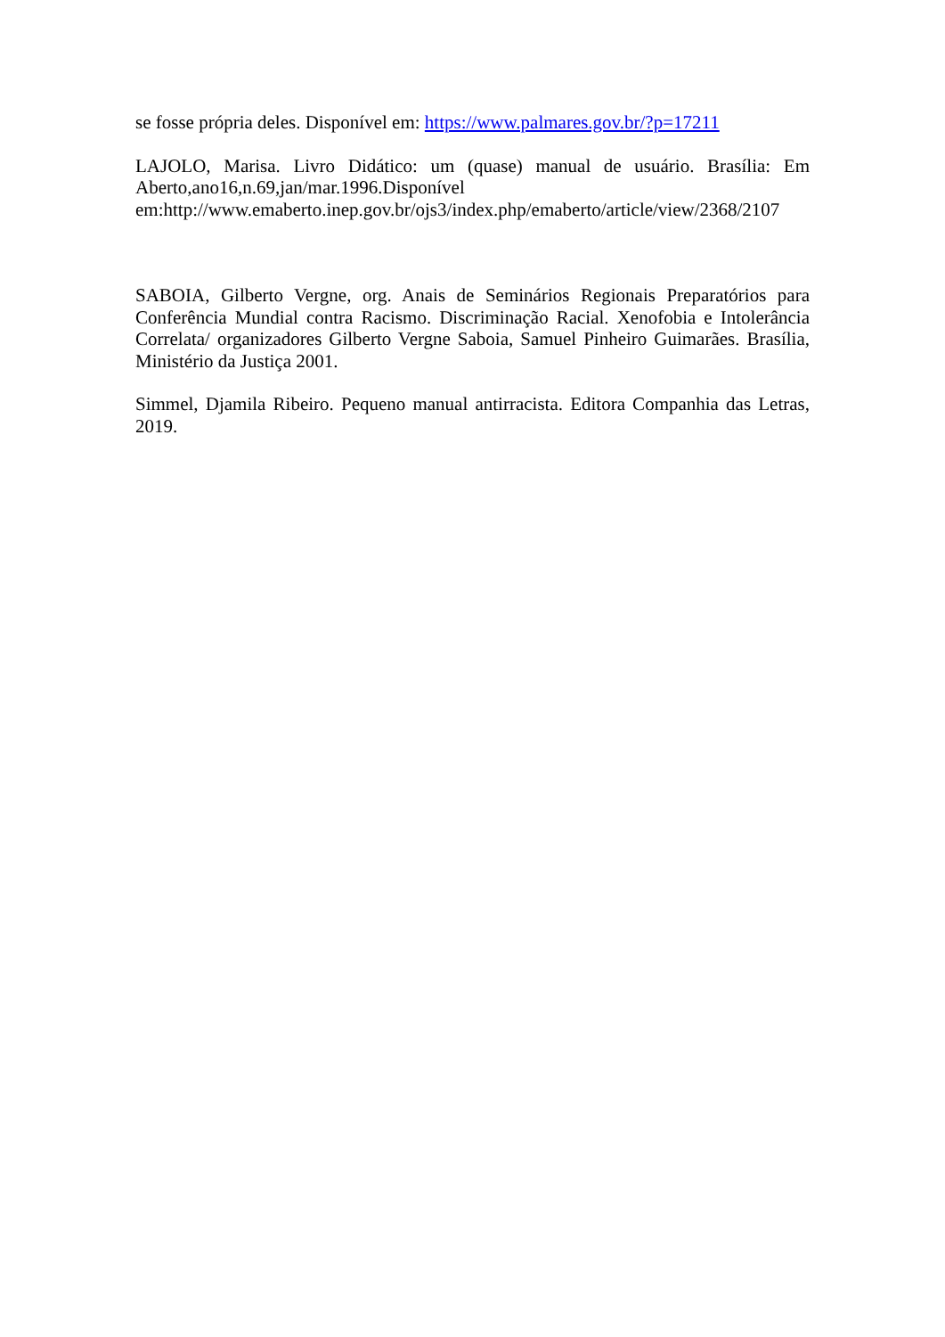se fosse própria deles. Disponível em: https://www.palmares.gov.br/?p=17211
LAJOLO, Marisa. Livro Didático: um (quase) manual de usuário. Brasília: Em Aberto,ano16,n.69,jan/mar.1996.Disponível
em:http://www.emaberto.inep.gov.br/ojs3/index.php/emaberto/article/view/2368/2107
SABOIA, Gilberto Vergne, org. Anais de Seminários Regionais Preparatórios para Conferência Mundial contra Racismo. Discriminação Racial. Xenofobia e Intolerância Correlata/ organizadores Gilberto Vergne Saboia, Samuel Pinheiro Guimarães. Brasília, Ministério da Justiça 2001.
Simmel, Djamila Ribeiro. Pequeno manual antirracista. Editora Companhia das Letras, 2019.